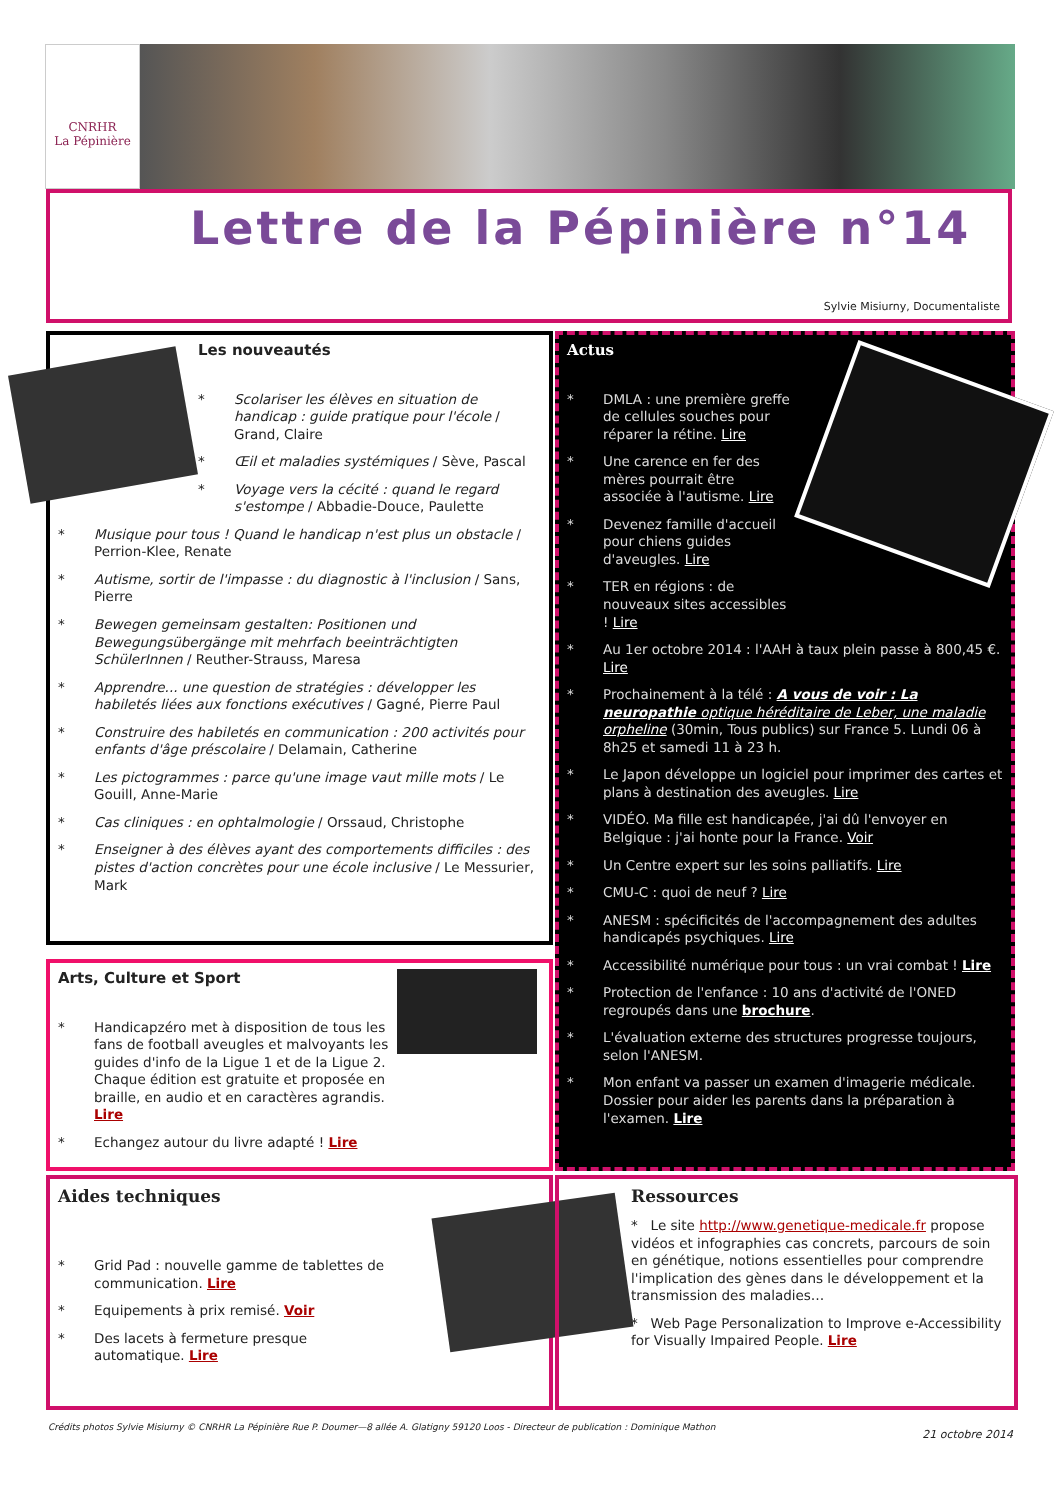CNRHR
La Pépinière
Lettre de la Pépinière n°14
Sylvie Misiurny, Documentaliste
Les nouveautés
* Scolariser les élèves en situation de handicap : guide pratique pour l'école / Grand, Claire
* Œil et maladies systémiques / Sève, Pascal
* Voyage vers la cécité : quand le regard s'estompe / Abbadie-Douce, Paulette
* Musique pour tous ! Quand le handicap n'est plus un obstacle / Perrion-Klee, Renate
* Autisme, sortir de l'impasse : du diagnostic à l'inclusion / Sans, Pierre
* Bewegen gemeinsam gestalten: Positionen und Bewegungsübergänge mit mehrfach beeinträchtigten SchülerInnen / Reuther-Strauss, Maresa
* Apprendre... une question de stratégies : développer les habiletés liées aux fonctions exécutives / Gagné, Pierre Paul
* Construire des habiletés en communication : 200 activités pour enfants d'âge préscolaire / Delamain, Catherine
* Les pictogrammes : parce qu'une image vaut mille mots / Le Gouill, Anne-Marie
* Cas cliniques : en ophtalmologie / Orssaud, Christophe
* Enseigner à des élèves ayant des comportements difficiles : des pistes d'action concrètes pour une école inclusive / Le Messurier, Mark
Actus
* DMLA : une première greffe de cellules souches pour réparer la rétine. Lire
* Une carence en fer des mères pourrait être associée à l'autisme. Lire
* Devenez famille d'accueil pour chiens guides d'aveugles. Lire
* TER en régions : de nouveaux sites accessibles ! Lire
* Au 1er octobre 2014 : l'AAH à taux plein passe à 800,45 €. Lire
* Prochainement à la télé : A vous de voir : La neuropathie optique héréditaire de Leber, une maladie orpheline (30min, Tous publics) sur France 5. Lundi 06 à 8h25 et samedi 11 à 23 h.
* Le Japon développe un logiciel pour imprimer des cartes et plans à destination des aveugles. Lire
* VIDÉO. Ma fille est handicapée, j'ai dû l'envoyer en Belgique : j'ai honte pour la France. Voir
* Un Centre expert sur les soins palliatifs. Lire
* CMU-C : quoi de neuf ? Lire
* ANESM : spécificités de l'accompagnement des adultes handicapés psychiques. Lire
* Accessibilité numérique pour tous : un vrai combat ! Lire
* Protection de l'enfance : 10 ans d'activité de l'ONED regroupés dans une brochure.
* L'évaluation externe des structures progresse toujours, selon l'ANESM.
* Mon enfant va passer un examen d'imagerie médicale. Dossier pour aider les parents dans la préparation à l'examen. Lire
Arts, Culture et Sport
* Handicapzéro met à disposition de tous les fans de football aveugles et malvoyants les guides d'info de la Ligue 1 et de la Ligue 2. Chaque édition est gratuite et proposée en braille, en audio et en caractères agrandis. Lire
* Echangez autour du livre adapté ! Lire
Aides techniques
* Grid Pad : nouvelle gamme de tablettes de communication. Lire
* Equipements à prix remisé. Voir
* Des lacets à fermeture presque automatique. Lire
Ressources
* Le site http://www.genetique-medicale.fr propose vidéos et infographies cas concrets, parcours de soin en génétique, notions essentielles pour comprendre l'implication des gènes dans le développement et la transmission des maladies…
* Web Page Personalization to Improve e-Accessibility for Visually Impaired People. Lire
Crédits photos Sylvie Misiurny © CNRHR La Pépinière Rue P. Doumer—8 allée A. Glatigny 59120 Loos - Directeur de publication : Dominique Mathon 21 octobre 2014